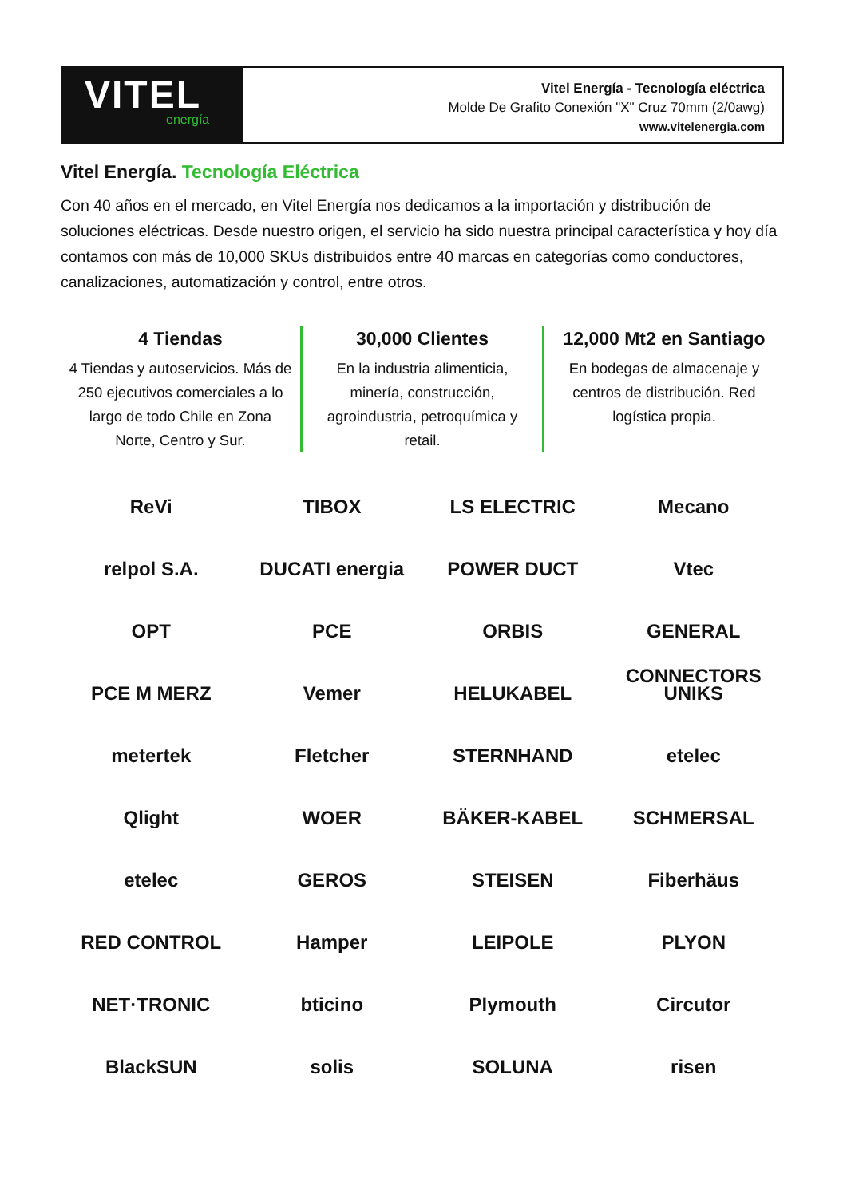VITEL
energía
Vitel Energía - Tecnología eléctrica
Molde De Grafito Conexión "X" Cruz 70mm (2/0awg)
www.vitelenergia.com
Vitel Energía. Tecnología Eléctrica
Con 40 años en el mercado, en Vitel Energía nos dedicamos a la importación y distribución de soluciones eléctricas. Desde nuestro origen, el servicio ha sido nuestra principal característica y hoy día contamos con más de 10,000 SKUs distribuidos entre 40 marcas en categorías como conductores, canalizaciones, automatización y control, entre otros.
4 Tiendas
4 Tiendas y autoservicios. Más de 250 ejecutivos comerciales a lo largo de todo Chile en Zona Norte, Centro y Sur.
30,000 Clientes
En la industria alimenticia, minería, construcción, agroindustria, petroquímica y retail.
12,000 Mt2 en Santiago
En bodegas de almacenaje y centros de distribución. Red logística propia.
ReVi
TIBOX
LS ELECTRIC
Mecano
relpol S.A.
DUCATI energia
POWER DUCT
Vtec
OPT
PCE
ORBIS
GENERAL CONNECTORS
PCE M MERZ
Vemer
HELUKABEL
UNIKS
metertek
Fletcher
STERNHAND
etelec
Qlight
WOER
BÄKER-KABEL
SCHMERSAL
etelec
GEROS
STEISEN
Fiberhäus
RED CONTROL
Hamper
LEIPOLE
PLYON
NET·TRONIC
bticino
Plymouth
Circutor
BlackSUN
solis
SOLUNA
risen